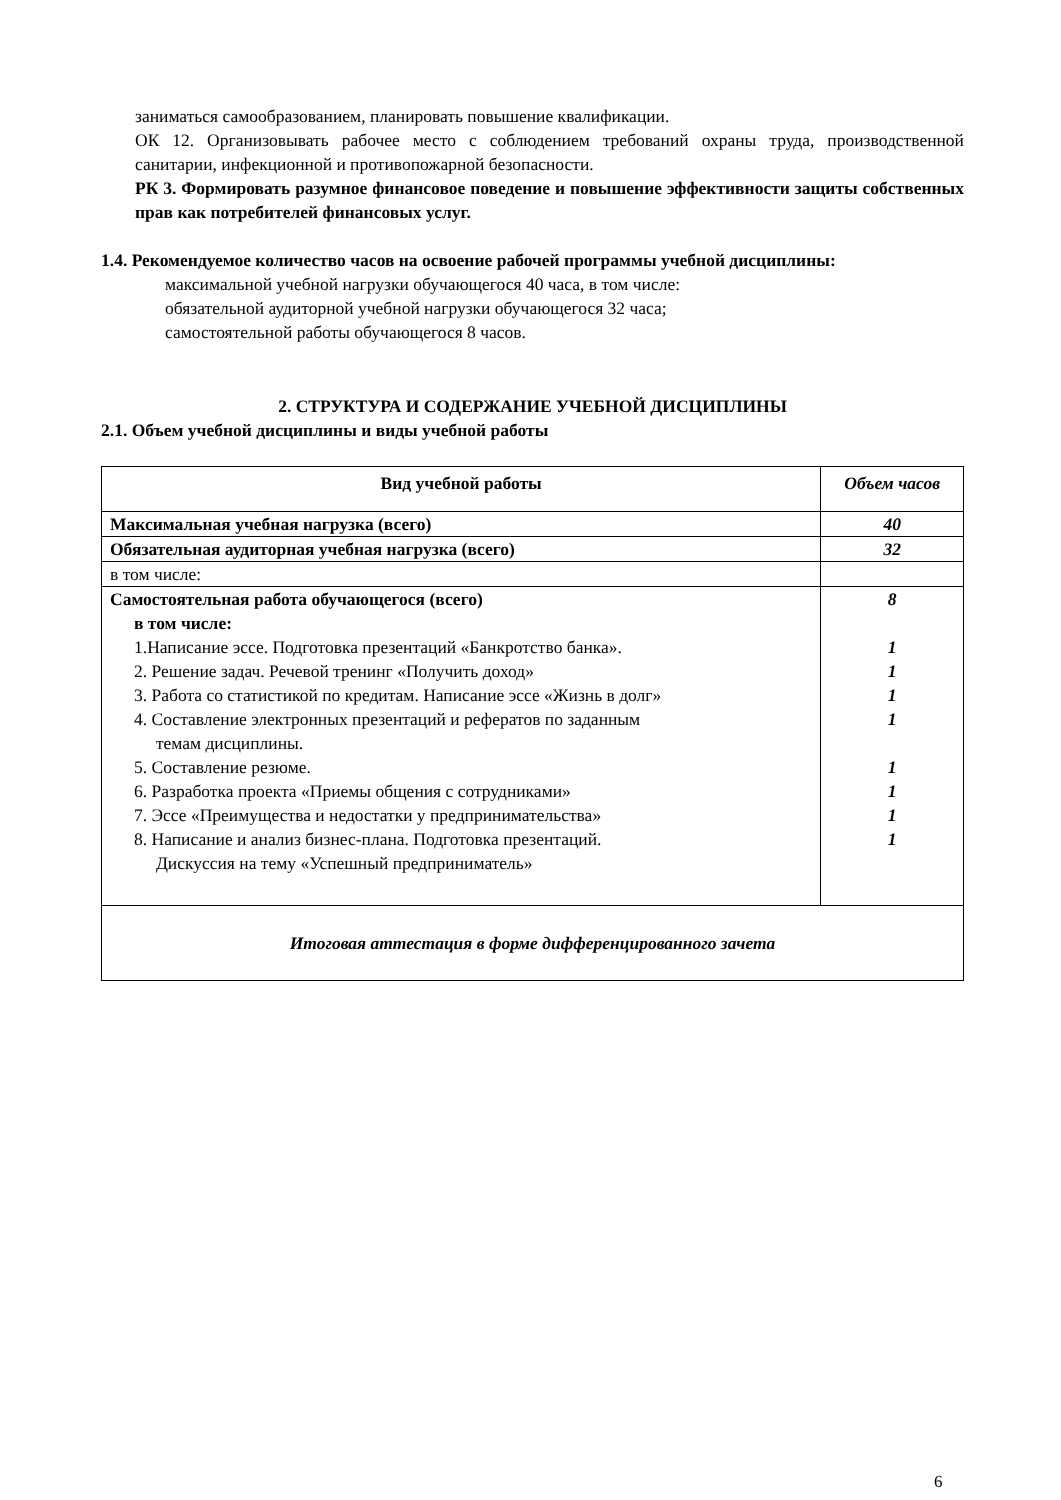заниматься самообразованием, планировать повышение квалификации.
ОК 12. Организовывать рабочее место с соблюдением требований охраны труда, производственной санитарии, инфекционной и противопожарной безопасности.
РК 3. Формировать разумное финансовое поведение и повышение эффективности защиты собственных прав как потребителей финансовых услуг.
1.4. Рекомендуемое количество часов на освоение рабочей программы учебной дисциплины:
максимальной учебной нагрузки обучающегося 40 часа, в том числе:
обязательной аудиторной учебной нагрузки обучающегося 32 часа;
самостоятельной работы обучающегося 8 часов.
2. СТРУКТУРА И СОДЕРЖАНИЕ УЧЕБНОЙ ДИСЦИПЛИНЫ
2.1. Объем учебной дисциплины и виды учебной работы
| Вид учебной работы | Объем часов |
| Максимальная учебная нагрузка (всего) | 40 |
| Обязательная аудиторная учебная нагрузка (всего) | 32 |
| в том числе: | |
| Самостоятельная работа обучающегося (всего) в том числе: 1.Написание эссе. Подготовка презентаций «Банкротство банка». 2. Решение задач. Речевой тренинг «Получить доход» 3. Работа со статистикой по кредитам. Написание эссе «Жизнь в долг» 4. Составление электронных презентаций и рефератов по заданным темам дисциплины. 5. Составление резюме. 6. Разработка проекта «Приемы общения с сотрудниками» 7. Эссе «Преимущества и недостатки у предпринимательства» 8. Написание и анализ бизнес-плана. Подготовка презентаций. Дискуссия на тему «Успешный предприниматель» | 8 1 1 1 1 1 1 1 1 |
| Итоговая аттестация в форме дифференцированного зачета | |
6